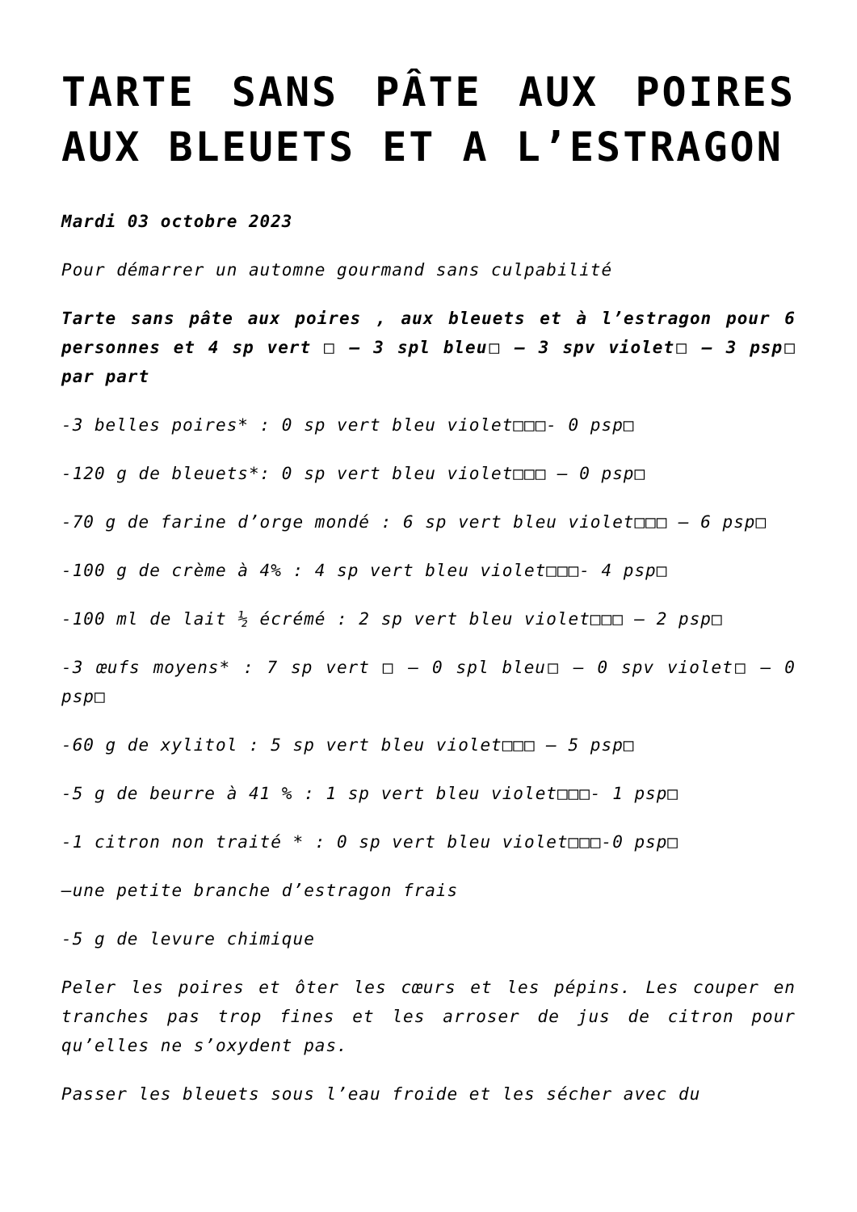TARTE SANS PÂTE AUX POIRES AUX BLEUETS ET A L’ESTRAGON
Mardi 03 octobre 2023
Pour démarrer un automne gourmand sans culpabilité
Tarte sans pâte aux poires , aux bleuets et à l’estragon pour 6 personnes et 4 sp vert □ – 3 spl bleu□ – 3 spv violet□ – 3 psp□ par part
-3 belles poires* : 0 sp vert bleu violet□□□- 0 psp□
-120 g de bleuets*: 0 sp vert bleu violet□□□ – 0 psp□
-70 g de farine d’orge mondé : 6 sp vert bleu violet□□□ – 6 psp□
-100 g de crème à 4% : 4 sp vert bleu violet□□□- 4 psp□
-100 ml de lait ½ écrémé : 2 sp vert bleu violet□□□ – 2 psp□
-3 œufs moyens* : 7 sp vert □ – 0 spl bleu□ – 0 spv violet□ – 0 psp□
-60 g de xylitol : 5 sp vert bleu violet□□□ – 5 psp□
-5 g de beurre à 41 % : 1 sp vert bleu violet□□□- 1 psp□
-1 citron non traité * : 0 sp vert bleu violet□□□-0 psp□
–une petite branche d’estragon frais
-5 g de levure chimique
Peler les poires et ôter les cœurs et les pépins. Les couper en tranches pas trop fines et les arroser de jus de citron pour qu’elles ne s’oxydent pas.
Passer les bleuets sous l’eau froide et les sécher avec du